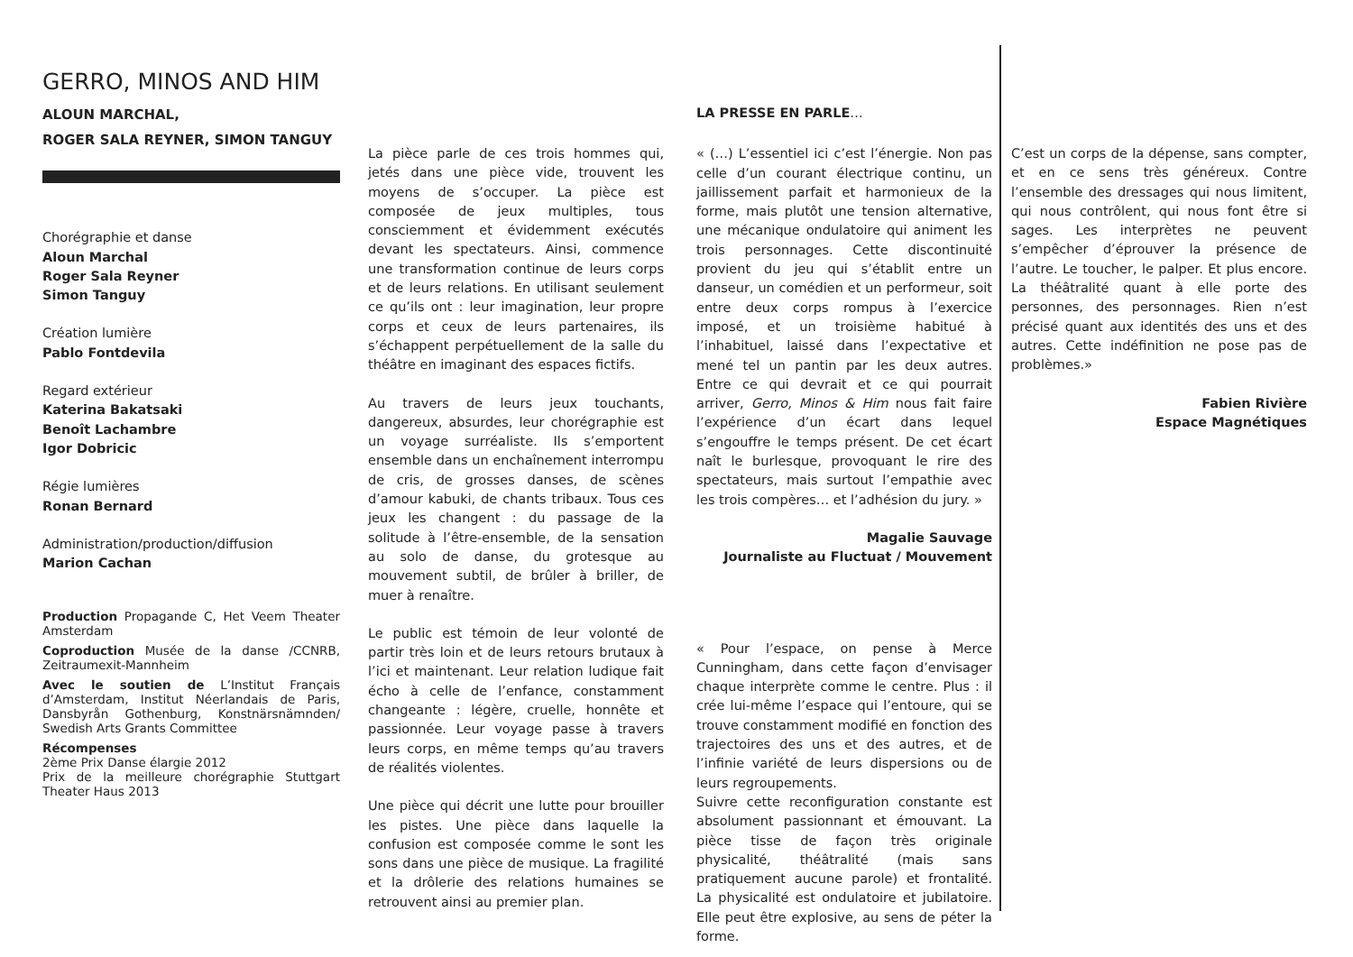GERRO, MINOS AND HIM
ALOUN MARCHAL,
ROGER SALA REYNER, SIMON TANGUY
Chorégraphie et danse
Aloun Marchal
Roger Sala Reyner
Simon Tanguy
Création lumière
Pablo Fontdevila
Regard extérieur
Katerina Bakatsaki
Benoît Lachambre
Igor Dobricic
Régie lumières
Ronan Bernard
Administration/production/diffusion
Marion Cachan
Production Propagande C, Het Veem Theater Amsterdam
Coproduction Musée de la danse /CCNRB, Zeitraumexit-Mannheim
Avec le soutien de L’Institut Français d’Amsterdam, Institut Néerlandais de Paris, Dansbyrån Gothenburg, Konstnärsnämnden/ Swedish Arts Grants Committee
Récompenses
2ème Prix Danse élargie 2012
Prix de la meilleure chorégraphie Stuttgart Theater Haus 2013
La pièce parle de ces trois hommes qui, jetés dans une pièce vide, trouvent les moyens de s’occuper. La pièce est composée de jeux multiples, tous consciemment et évidemment exécutés devant les spectateurs. Ainsi, commence une transformation continue de leurs corps et de leurs relations. En utilisant seulement ce qu’ils ont : leur imagination, leur propre corps et ceux de leurs partenaires, ils s’échappent perpétuellement de la salle du théâtre en imaginant des espaces fictifs.
Au travers de leurs jeux touchants, dangereux, absurdes, leur chorégraphie est un voyage surréaliste. Ils s’emportent ensemble dans un enchaînement interrompu de cris, de grosses danses, de scènes d’amour kabuki, de chants tribaux. Tous ces jeux les changent : du passage de la solitude à l’être-ensemble, de la sensation au solo de danse, du grotesque au mouvement subtil, de brûler à briller, de muer à renaître.
Le public est témoin de leur volonté de partir très loin et de leurs retours brutaux à l’ici et maintenant. Leur relation ludique fait écho à celle de l’enfance, constamment changeante : légère, cruelle, honnête et passionnée. Leur voyage passe à travers leurs corps, en même temps qu’au travers de réalités violentes.
Une pièce qui décrit une lutte pour brouiller les pistes. Une pièce dans laquelle la confusion est composée comme le sont les sons dans une pièce de musique. La fragilité et la drôlerie des relations humaines se retrouvent ainsi au premier plan.
LA PRESSE EN PARLE…
« (…) L’essentiel ici c’est l’énergie. Non pas celle d’un courant électrique continu, un jaillissement parfait et harmonieux de la forme, mais plutôt une tension alternative, une mécanique ondulatoire qui animent les trois personnages. Cette discontinuité provient du jeu qui s’établit entre un danseur, un comédien et un performeur, soit entre deux corps rompus à l’exercice imposé, et un troisième habitué à l’inhabituel, laissé dans l’expectative et mené tel un pantin par les deux autres. Entre ce qui devrait et ce qui pourrait arriver, Gerro, Minos & Him nous fait faire l’expérience d’un écart dans lequel s’engouffre le temps présent. De cet écart naît le burlesque, provoquant le rire des spectateurs, mais surtout l’empathie avec les trois compères… et l’adhésion du jury. »
Magalie Sauvage
Journaliste au Fluctuat / Mouvement
« Pour l’espace, on pense à Merce Cunningham, dans cette façon d’envisager chaque interprète comme le centre. Plus : il crée lui-même l’espace qui l’entoure, qui se trouve constamment modifié en fonction des trajectoires des uns et des autres, et de l’infinie variété de leurs dispersions ou de leurs regroupements.
Suivre cette reconfiguration constante est absolument passionnant et émouvant. La pièce tisse de façon très originale physicalité, théâtralité (mais sans pratiquement aucune parole) et frontalité. La physicalité est ondulatoire et jubilatoire. Elle peut être explosive, au sens de péter la forme.
C’est un corps de la dépense, sans compter, et en ce sens très généreux. Contre l’ensemble des dressages qui nous limitent, qui nous contrôlent, qui nous font être si sages. Les interprètes ne peuvent s’empêcher d’éprouver la présence de l’autre. Le toucher, le palper. Et plus encore. La théâtralité quant à elle porte des personnes, des personnages. Rien n’est précisé quant aux identités des uns et des autres. Cette indéfinition ne pose pas de problèmes.»
Fabien Rivière
Espace Magnétiques